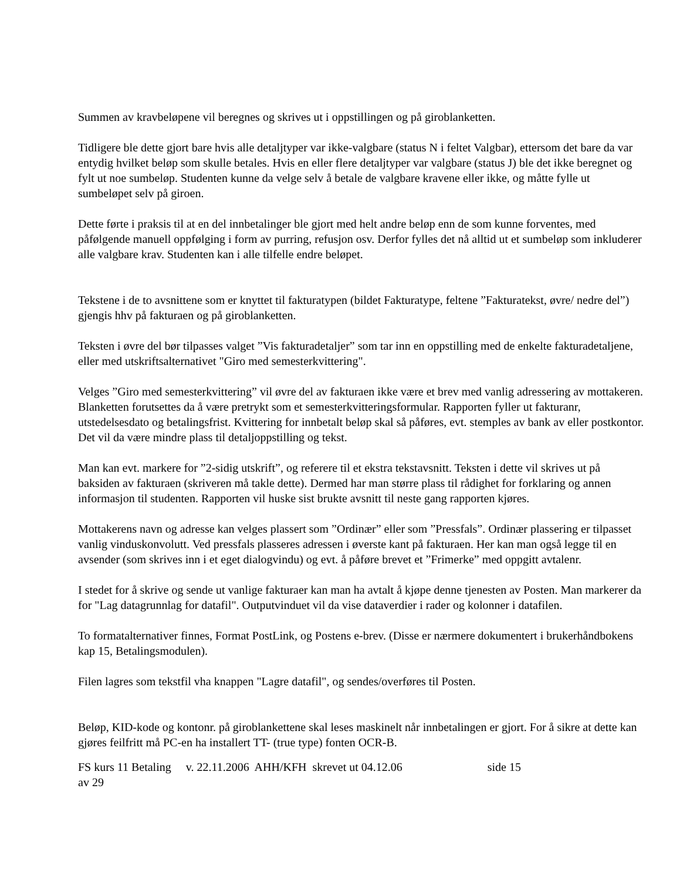Summen av kravbeløpene vil beregnes og skrives ut i oppstillingen og på giroblanketten.
Tidligere ble dette gjort bare hvis alle detaljtyper var ikke-valgbare (status N i feltet Valgbar), ettersom det bare da var entydig hvilket beløp som skulle betales. Hvis en eller flere detaljtyper var valgbare (status J) ble det ikke beregnet og fylt ut noe sumbeløp. Studenten kunne da velge selv å betale de valgbare kravene eller ikke, og måtte fylle ut sumbeløpet selv på giroen.
Dette førte i praksis til at en del innbetalinger ble gjort med helt andre beløp enn de som kunne forventes, med påfølgende manuell oppfølging i form av purring, refusjon osv. Derfor fylles det nå alltid ut et sumbeløp som inkluderer alle valgbare krav. Studenten kan i alle tilfelle endre beløpet.
Tekstene i de to avsnittene som er knyttet til fakturatypen (bildet Fakturatype, feltene ”Fakturatekst, øvre/ nedre del”) gjengis hhv på fakturaen og på giroblanketten.
Teksten i øvre del bør tilpasses valget ”Vis fakturadetaljer” som tar inn en oppstilling med de enkelte fakturadetaljene, eller med utskriftsalternativet "Giro med semesterkvittering".
Velges ”Giro med semesterkvittering” vil øvre del av fakturaen ikke være et brev med vanlig adressering av mottakeren. Blanketten forutsettes da å være pretrykt som et semesterkvitteringsformular. Rapporten fyller ut fakturanr, utstedelsesdato og betalingsfrist. Kvittering for innbetalt beløp skal så påføres, evt. stemples av bank av eller postkontor. Det vil da være mindre plass til detaljoppstilling og tekst.
Man kan evt. markere for ”2-sidig utskrift”, og referere til et ekstra tekstavsnitt. Teksten i dette vil skrives ut på baksiden av fakturaen (skriveren må takle dette). Dermed har man større plass til rådighet for forklaring og annen informasjon til studenten. Rapporten vil huske sist brukte avsnitt til neste gang rapporten kjøres.
Mottakerens navn og adresse kan velges plassert som ”Ordinær” eller som ”Pressfals”. Ordinær plassering er tilpasset vanlig vinduskonvolutt. Ved pressfals plasseres adressen i øverste kant på fakturaen. Her kan man også legge til en avsender (som skrives inn i et eget dialogvindu) og evt. å påføre brevet et ”Frimerke” med oppgitt avtalenr.
I stedet for å skrive og sende ut vanlige fakturaer kan man ha avtalt å kjøpe denne tjenesten av Posten. Man markerer da for "Lag datagrunnlag for datafil". Outputvinduet vil da vise dataverdier i rader og kolonner i datafilen.
To formatalternativer finnes, Format PostLink, og Postens e-brev. (Disse er nærmere dokumentert i brukerhåndbokens kap 15, Betalingsmodulen).
Filen lagres som tekstfil vha knappen "Lagre datafil", og sendes/overføres til Posten.
Beløp, KID-kode og kontonr. på giroblankettene skal leses maskinelt når innbetalingen er gjort. For å sikre at dette kan gjøres feilfritt må PC-en ha installert TT- (true type) fonten OCR-B.
FS kurs 11 Betaling v. 22.11.2006 AHH/KFH skrevet ut 04.12.06 side 15 av 29